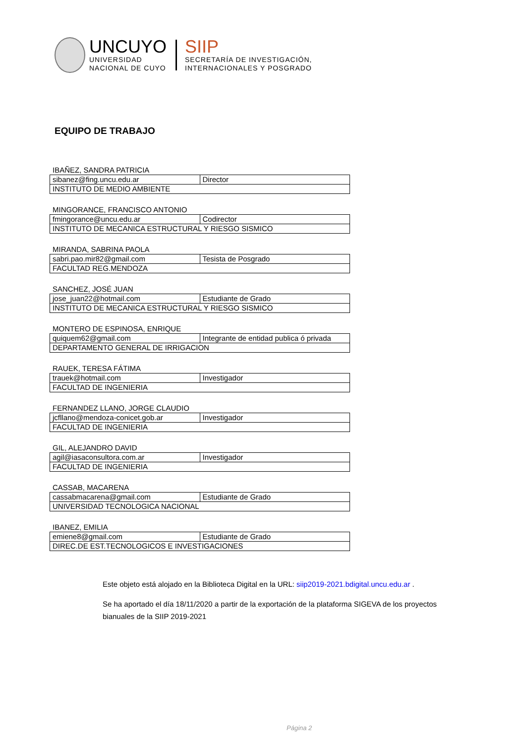UNCUYO
UNIVERSIDAD
NACIONAL DE CUYO
SIIP
SECRETARÍA DE INVESTIGACIÓN,
INTERNACIONALES Y POSGRADO
EQUIPO DE TRABAJO
IBAÑEZ, SANDRA PATRICIA
| sibanez@fing.uncu.edu.ar | Director |
| INSTITUTO DE MEDIO AMBIENTE | |
MINGORANCE, FRANCISCO ANTONIO
| fmingorance@uncu.edu.ar | Codirector |
| INSTITUTO DE MECANICA ESTRUCTURAL Y RIESGO SISMICO | |
MIRANDA, SABRINA PAOLA
| sabri.pao.mir82@gmail.com | Tesista de Posgrado |
| FACULTAD REG.MENDOZA | |
SANCHEZ, JOSÉ JUAN
| jose_juan22@hotmail.com | Estudiante de Grado |
| INSTITUTO DE MECANICA ESTRUCTURAL Y RIESGO SISMICO | |
MONTERO DE ESPINOSA, ENRIQUE
| quiquem62@gmail.com | Integrante de entidad publica ó privada |
| DEPARTAMENTO GENERAL DE IRRIGACION | |
RAUEK, TERESA FÁTIMA
| trauek@hotmail.com | Investigador |
| FACULTAD DE INGENIERIA | |
FERNANDEZ LLANO, JORGE CLAUDIO
| jcfllano@mendoza-conicet.gob.ar | Investigador |
| FACULTAD DE INGENIERIA | |
GIL, ALEJANDRO DAVID
| agil@iasaconsultora.com.ar | Investigador |
| FACULTAD DE INGENIERIA | |
CASSAB, MACARENA
| cassabmacarena@gmail.com | Estudiante de Grado |
| UNIVERSIDAD TECNOLOGICA NACIONAL | |
IBANEZ, EMILIA
| emiene8@gmail.com | Estudiante de Grado |
| DIREC.DE EST.TECNOLOGICOS E INVESTIGACIONES | |
Este objeto está alojado en la Biblioteca Digital en la URL: siip2019-2021.bdigital.uncu.edu.ar .
Se ha aportado el día 18/11/2020 a partir de la exportación de la plataforma SIGEVA de los proyectos bianuales de la SIIP 2019-2021
Página 2